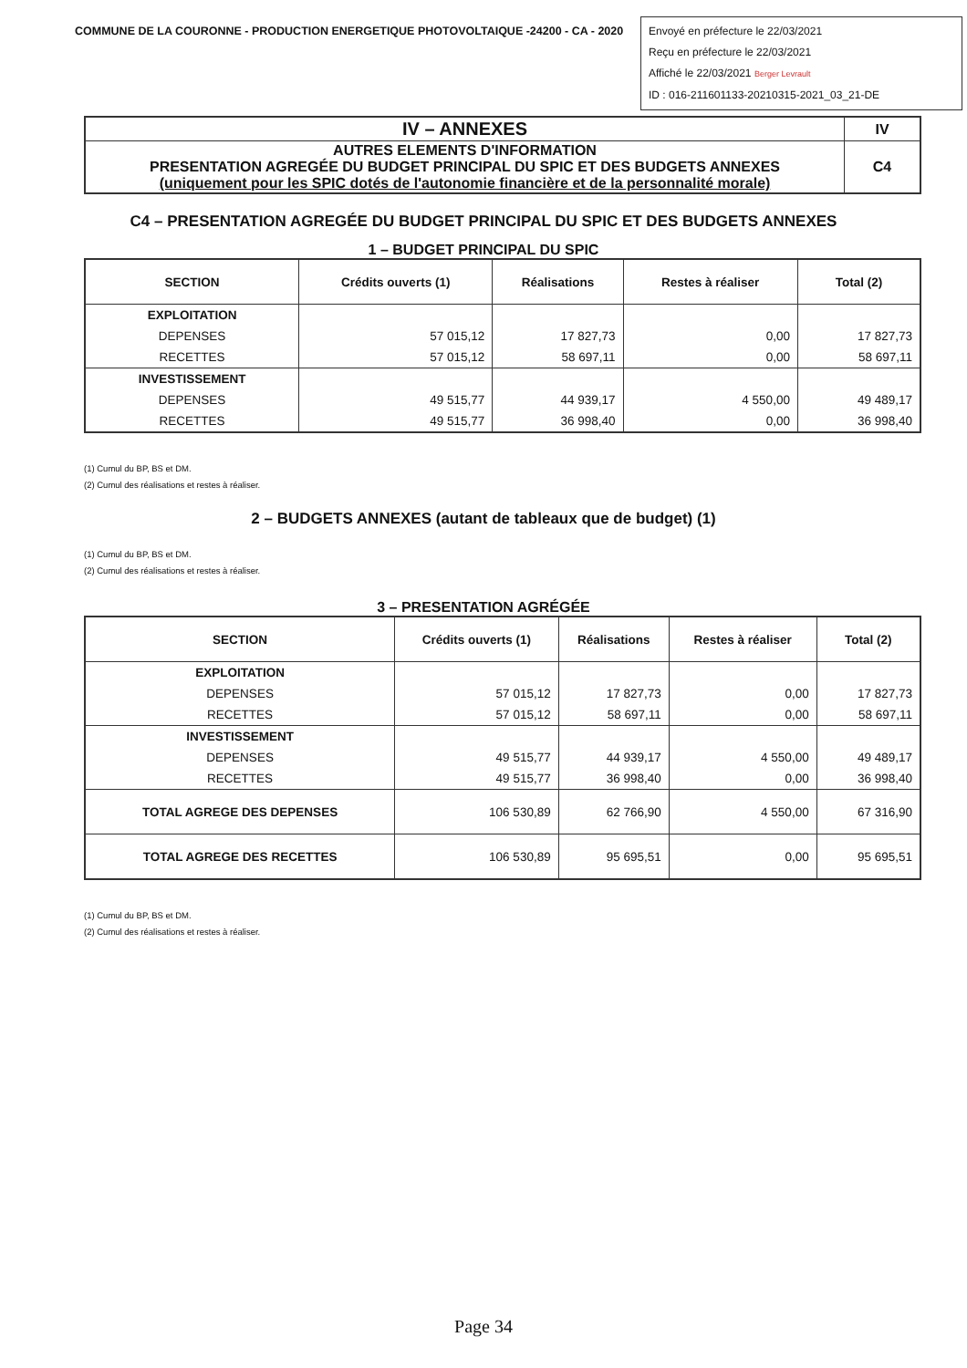COMMUNE DE LA COURONNE - PRODUCTION ENERGETIQUE PHOTOVOLTAIQUE -24200 - CA - 2020
Envoyé en préfecture le 22/03/2021
Reçu en préfecture le 22/03/2021
Affiché le 22/03/2021 Berger Levrault
ID : 016-211601133-20210315-2021_03_21-DE
| IV – ANNEXES | IV |
| AUTRES ELEMENTS D'INFORMATION PRESENTATION AGREGÉE DU BUDGET PRINCIPAL DU SPIC ET DES BUDGETS ANNEXES (uniquement pour les SPIC dotés de l'autonomie financière et de la personnalité morale) | C4 |
C4 – PRESENTATION AGREGÉE DU BUDGET PRINCIPAL DU SPIC ET DES BUDGETS ANNEXES
1 – BUDGET PRINCIPAL DU SPIC
| SECTION | Crédits ouverts (1) | Réalisations | Restes à réaliser | Total (2) |
| --- | --- | --- | --- | --- |
| EXPLOITATION | | | | |
| DEPENSES | 57 015,12 | 17 827,73 | 0,00 | 17 827,73 |
| RECETTES | 57 015,12 | 58 697,11 | 0,00 | 58 697,11 |
| INVESTISSEMENT | | | | |
| DEPENSES | 49 515,77 | 44 939,17 | 4 550,00 | 49 489,17 |
| RECETTES | 49 515,77 | 36 998,40 | 0,00 | 36 998,40 |
(1) Cumul du BP, BS et DM.
(2) Cumul des réalisations et restes à réaliser.
2 – BUDGETS ANNEXES (autant de tableaux que de budget) (1)
(1) Cumul du BP, BS et DM.
(2) Cumul des réalisations et restes à réaliser.
3 – PRESENTATION AGRÉGÉE
| SECTION | Crédits ouverts (1) | Réalisations | Restes à réaliser | Total (2) |
| --- | --- | --- | --- | --- |
| EXPLOITATION | | | | |
| DEPENSES | 57 015,12 | 17 827,73 | 0,00 | 17 827,73 |
| RECETTES | 57 015,12 | 58 697,11 | 0,00 | 58 697,11 |
| INVESTISSEMENT | | | | |
| DEPENSES | 49 515,77 | 44 939,17 | 4 550,00 | 49 489,17 |
| RECETTES | 49 515,77 | 36 998,40 | 0,00 | 36 998,40 |
| TOTAL AGREGE DES DEPENSES | 106 530,89 | 62 766,90 | 4 550,00 | 67 316,90 |
| TOTAL AGREGE DES RECETTES | 106 530,89 | 95 695,51 | 0,00 | 95 695,51 |
(1) Cumul du BP, BS et DM.
(2) Cumul des réalisations et restes à réaliser.
Page 34